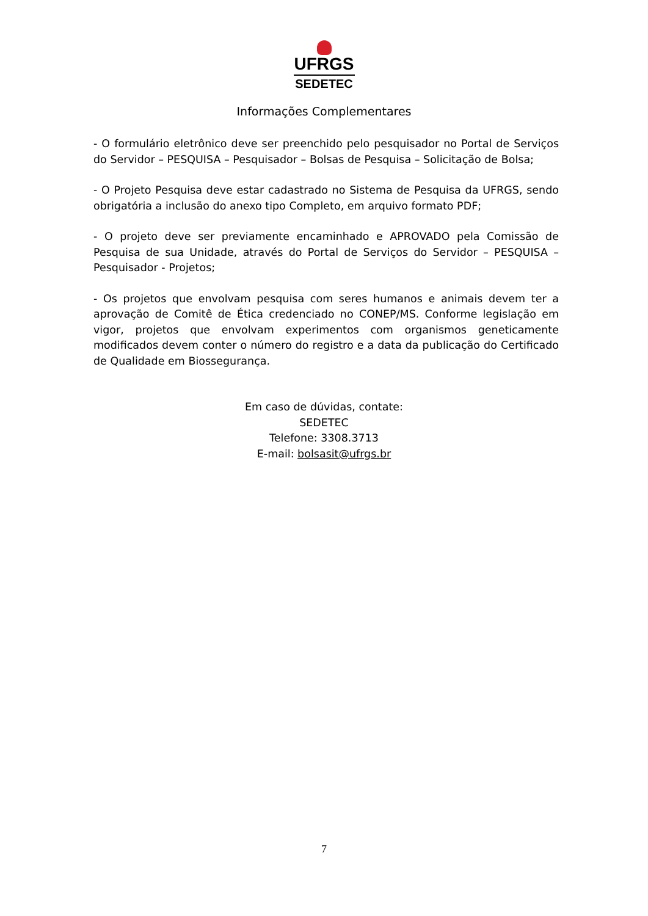UFRGS
SEDETEC
Informações Complementares
- O formulário eletrônico deve ser preenchido pelo pesquisador no Portal de Serviços do Servidor – PESQUISA – Pesquisador – Bolsas de Pesquisa – Solicitação de Bolsa;
- O Projeto Pesquisa deve estar cadastrado no Sistema de Pesquisa da UFRGS, sendo obrigatória a inclusão do anexo tipo Completo, em arquivo formato PDF;
- O projeto deve ser previamente encaminhado e APROVADO pela Comissão de Pesquisa de sua Unidade, através do Portal de Serviços do Servidor – PESQUISA – Pesquisador - Projetos;
- Os projetos que envolvam pesquisa com seres humanos e animais devem ter a aprovação de Comitê de Ética credenciado no CONEP/MS. Conforme legislação em vigor, projetos que envolvam experimentos com organismos geneticamente modificados devem conter o número do registro e a data da publicação do Certificado de Qualidade em Biossegurança.
Em caso de dúvidas, contate:
SEDETEC
Telefone: 3308.3713
E-mail: bolsasit@ufrgs.br
7